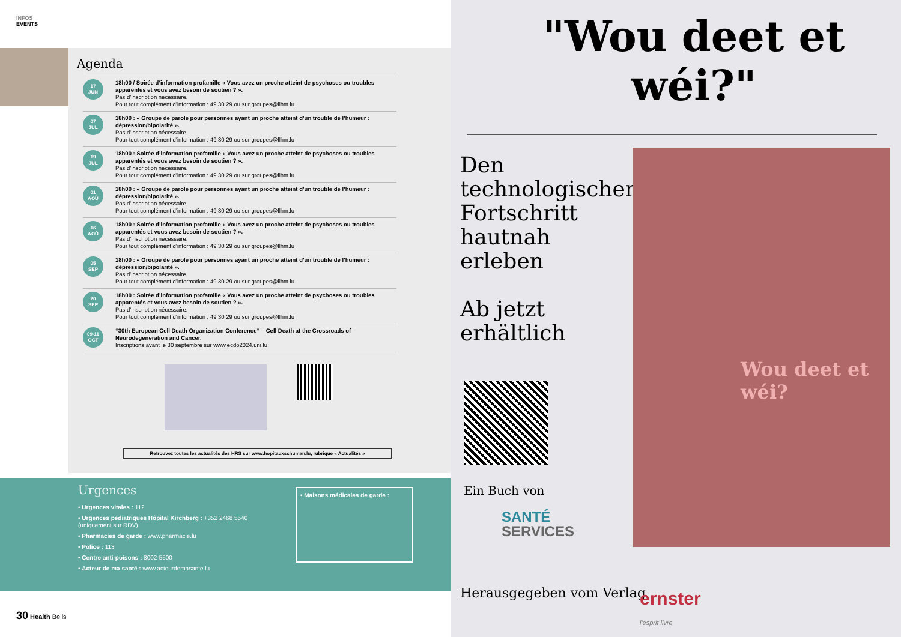INFOS
EVENTS
Agenda
17
JUN
18h00 / Soirée d’information profamille « Vous avez un proche atteint de psychoses ou troubles apparentés et vous avez besoin de soutien ? ».
Pas d’inscription nécessaire.
Pour tout complément d’information : 49 30 29 ou sur groupes@llhm.lu.
07
JUL
18h00 : « Groupe de parole pour personnes ayant un proche atteint d’un trouble de l’humeur : dépression/bipolarité ».
Pas d’inscription nécessaire.
Pour tout complément d’information : 49 30 29 ou sur groupes@llhm.lu
19
JUL
18h00 : Soirée d’information profamille « Vous avez un proche atteint de psychoses ou troubles apparentés et vous avez besoin de soutien ? ».
Pas d’inscription nécessaire.
Pour tout complément d’information : 49 30 29 ou sur groupes@llhm.lu
01
AOÛ
18h00 : « Groupe de parole pour personnes ayant un proche atteint d’un trouble de l’humeur : dépression/bipolarité ».
Pas d’inscription nécessaire.
Pour tout complément d’information : 49 30 29 ou sur groupes@llhm.lu
16
AOÛ
18h00 : Soirée d’information profamille « Vous avez un proche atteint de psychoses ou troubles apparentés et vous avez besoin de soutien ? ».
Pas d’inscription nécessaire.
Pour tout complément d’information : 49 30 29 ou sur groupes@llhm.lu
05
SEP
18h00 : « Groupe de parole pour personnes ayant un proche atteint d’un trouble de l’humeur : dépression/bipolarité ».
Pas d’inscription nécessaire.
Pour tout complément d’information : 49 30 29 ou sur groupes@llhm.lu
20
SEP
18h00 : Soirée d’information profamille « Vous avez un proche atteint de psychoses ou troubles apparentés et vous avez besoin de soutien ? ».
Pas d’inscription nécessaire.
Pour tout complément d’information : 49 30 29 ou sur groupes@llhm.lu
09-11
OCT
“30th European Cell Death Organization Conference” – Cell Death at the Crossroads of Neurodegeneration and Cancer.
Inscriptions avant le 30 septembre sur www.ecdo2024.uni.lu
Retrouvez toutes les actualités des HRS sur www.hopitauxschuman.lu, rubrique « Actualités »
Urgences
• Urgences vitales : 112
• Urgences pédiatriques Hôpital Kirchberg : +352 2468 5540 (uniquement sur RDV)
• Pharmacies de garde : www.pharmacie.lu
• Police : 113
• Centre anti-poisons : 8002-5500
• Acteur de ma santé : www.acteurdemasante.lu
• Maisons médicales de garde :
30 Health Bells
"Wou deet et wéi?"
Den technologischen Fortschritt hautnah erleben
Ab jetzt erhältlich
Ein Buch von
SANTÉ
SERVICES
Wou deet et wéi?
Herausgegeben vom Verlag
ernster
l'esprit livre